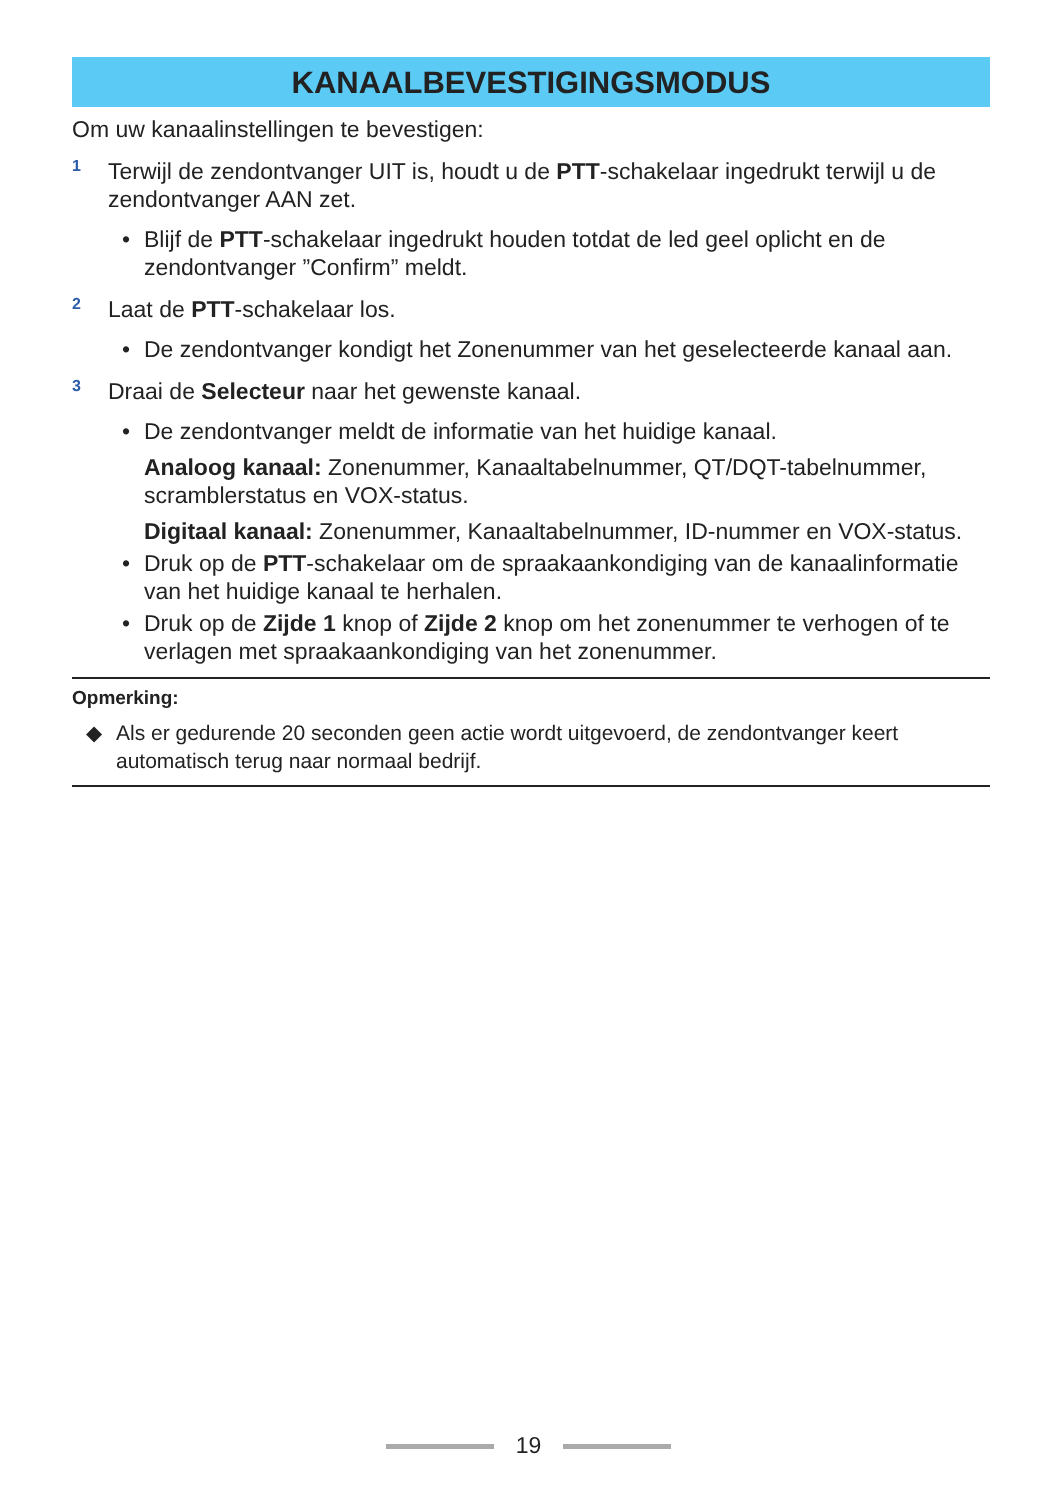KANAALBEVESTIGINGSMODUS
Om uw kanaalinstellingen te bevestigen:
1
Terwijl de zendontvanger UIT is, houdt u de PTT-schakelaar ingedrukt terwijl u de zendontvanger AAN zet.
• Blijf de PTT-schakelaar ingedrukt houden totdat de led geel oplicht en de zendontvanger ”Confirm” meldt.
2
Laat de PTT-schakelaar los.
• De zendontvanger kondigt het Zonenummer van het geselecteerde kanaal aan.
3
Draai de Selecteur naar het gewenste kanaal.
• De zendontvanger meldt de informatie van het huidige kanaal.
Analoog kanaal: Zonenummer, Kanaaltabelnummer, QT/DQT-tabelnummer, scramblerstatus en VOX-status.
Digitaal kanaal: Zonenummer, Kanaaltabelnummer, ID-nummer en VOX-status.
• Druk op de PTT-schakelaar om de spraakaankondiging van de kanaalinformatie van het huidige kanaal te herhalen.
• Druk op de Zijde 1 knop of Zijde 2 knop om het zonenummer te verhogen of te verlagen met spraakaankondiging van het zonenummer.
Opmerking:
◆ Als er gedurende 20 seconden geen actie wordt uitgevoerd, de zendontvanger keert automatisch terug naar normaal bedrijf.
19